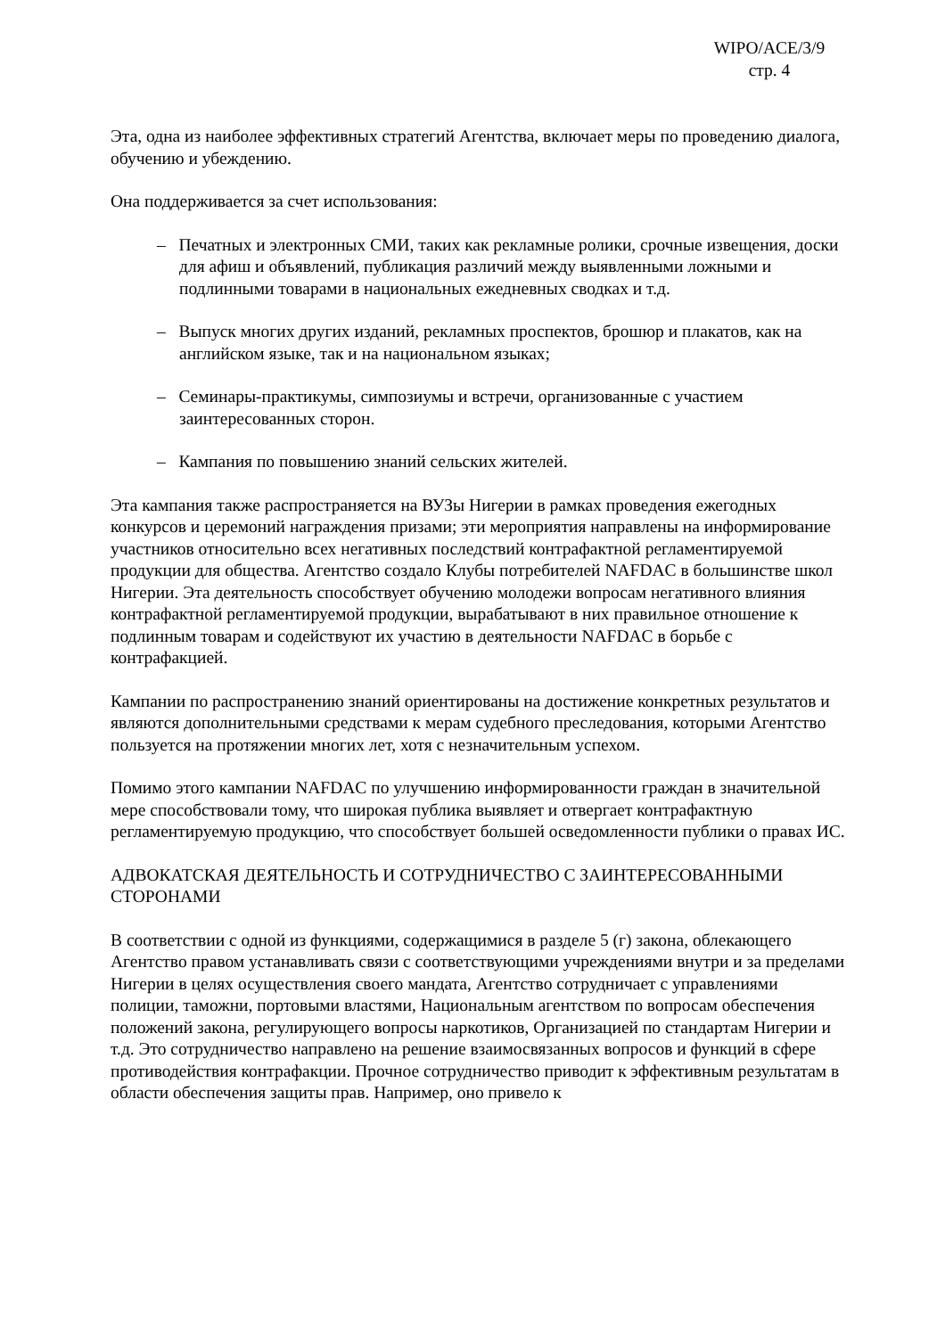WIPO/ACE/3/9
стр. 4
Эта, одна из наиболее эффективных стратегий Агентства, включает меры по проведению диалога, обучению и убеждению.
Она поддерживается за счет использования:
– Печатных и электронных СМИ, таких как рекламные ролики, срочные извещения, доски для афиш и объявлений, публикация различий между выявленными ложными и подлинными товарами в национальных ежедневных сводках и т.д.
– Выпуск многих других изданий, рекламных проспектов, брошюр и плакатов, как на английском языке, так и на национальном языках;
– Семинары-практикумы, симпозиумы и встречи, организованные с участием заинтересованных сторон.
– Кампания по повышению знаний сельских жителей.
Эта кампания также распространяется на ВУЗы Нигерии в рамках проведения ежегодных конкурсов и церемоний награждения призами; эти мероприятия направлены на информирование участников относительно всех негативных последствий контрафактной регламентируемой продукции для общества. Агентство создало Клубы потребителей NAFDAC в большинстве школ Нигерии. Эта деятельность способствует обучению молодежи вопросам негативного влияния контрафактной регламентируемой продукции, вырабатывают в них правильное отношение к подлинным товарам и содействуют их участию в деятельности NAFDAC в борьбе с контрафакцией.
Кампании по распространению знаний ориентированы на достижение конкретных результатов и являются дополнительными средствами к мерам судебного преследования, которыми Агентство пользуется на протяжении многих лет, хотя с незначительным успехом.
Помимо этого кампании NAFDAC по улучшению информированности граждан в значительной мере способствовали тому, что широкая публика выявляет и отвергает контрафактную регламентируемую продукцию, что способствует большей осведомленности публики о правах ИС.
АДВОКАТСКАЯ ДЕЯТЕЛЬНОСТЬ И СОТРУДНИЧЕСТВО С ЗАИНТЕРЕСОВАННЫМИ СТОРОНАМИ
В соответствии с одной из функциями, содержащимися в разделе 5 (г) закона, облекающего Агентство правом устанавливать связи с соответствующими учреждениями внутри и за пределами Нигерии в целях осуществления своего мандата, Агентство сотрудничает с управлениями полиции, таможни, портовыми властями, Национальным агентством по вопросам обеспечения положений закона, регулирующего вопросы наркотиков, Организацией по стандартам Нигерии и т.д. Это сотрудничество направлено на решение взаимосвязанных вопросов и функций в сфере противодействия контрафакции. Прочное сотрудничество приводит к эффективным результатам в области обеспечения защиты прав. Например, оно привело к